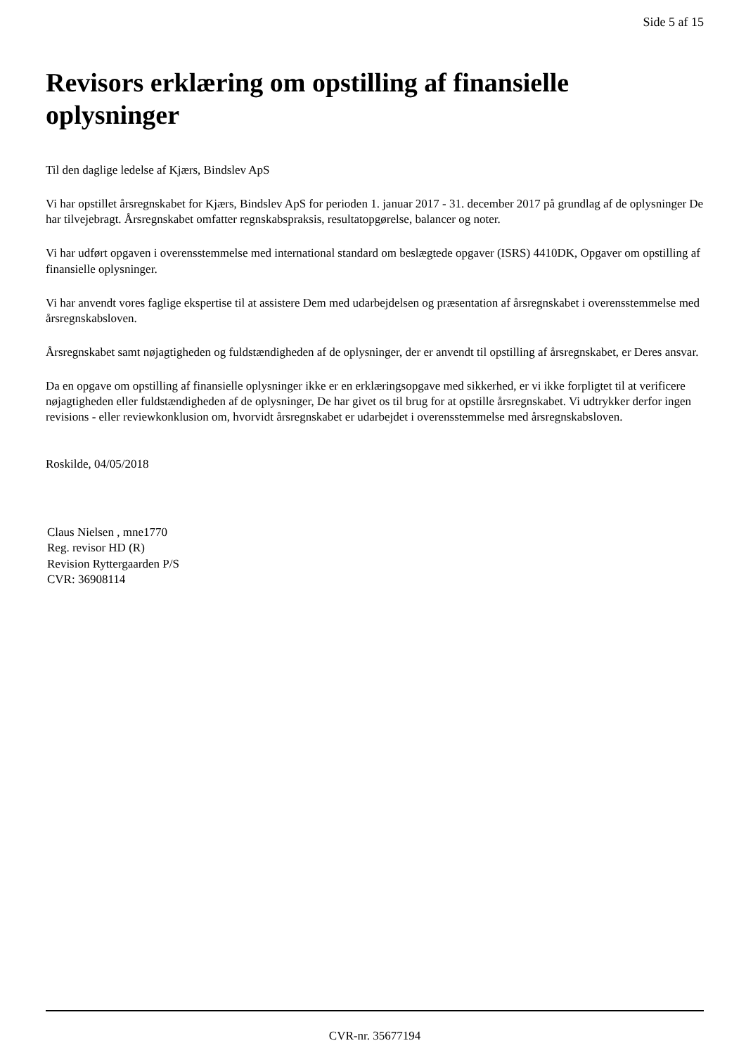Side 5 af 15
Revisors erklæring om opstilling af finansielle oplysninger
Til den daglige ledelse af Kjærs, Bindslev ApS
Vi har opstillet årsregnskabet for Kjærs, Bindslev ApS for perioden 1. januar 2017 - 31. december 2017 på grundlag af de oplysninger De har tilvejebragt. Årsregnskabet omfatter regnskabspraksis, resultatopgørelse, balancer og noter.
Vi har udført opgaven i overensstemmelse med international standard om beslægtede opgaver (ISRS) 4410DK, Opgaver om opstilling af finansielle oplysninger.
Vi har anvendt vores faglige ekspertise til at assistere Dem med udarbejdelsen og præsentation af årsregnskabet i overensstemmelse med årsregnskabsloven.
Årsregnskabet samt nøjagtigheden og fuldstændigheden af de oplysninger, der er anvendt til opstilling af årsregnskabet, er Deres ansvar.
Da en opgave om opstilling af finansielle oplysninger ikke er en erklæringsopgave med sikkerhed, er vi ikke forpligtet til at verificere nøjagtigheden eller fuldstændigheden af de oplysninger, De har givet os til brug for at opstille årsregnskabet. Vi udtrykker derfor ingen revisions - eller reviewkonklusion om, hvorvidt årsregnskabet er udarbejdet i overensstemmelse med årsregnskabsloven.
Roskilde, 04/05/2018
Claus Nielsen , mne1770
Reg. revisor HD (R)
Revision Ryttergaarden P/S
CVR: 36908114
CVR-nr. 35677194